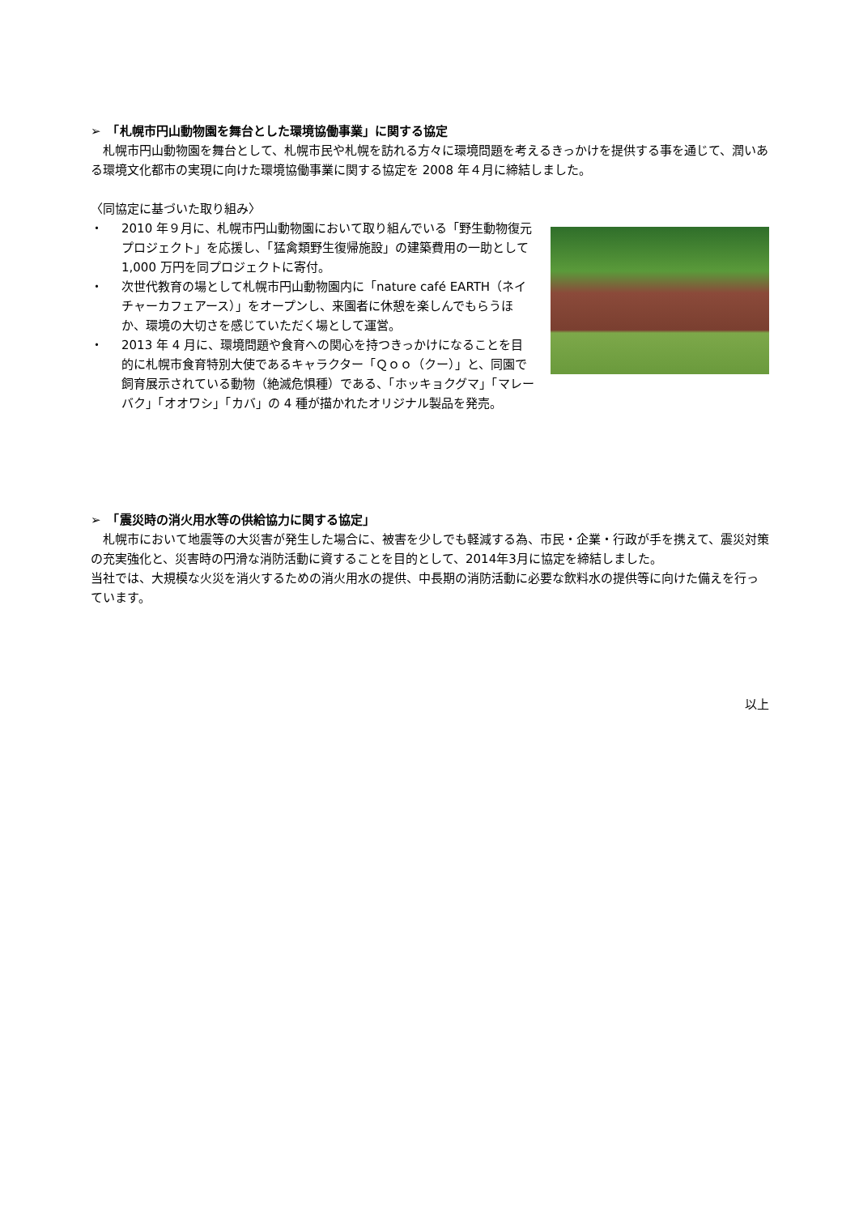➢　「札幌市円山動物園を舞台とした環境協働事業」に関する協定
　札幌市円山動物園を舞台として、札幌市民や札幌を訪れる方々に環境問題を考えるきっかけを提供する事を通じて、潤いある環境文化都市の実現に向けた環境協働事業に関する協定を 2008 年４月に締結しました。
〈同協定に基づいた取り組み〉
・ 2010 年９月に、札幌市円山動物園において取り組んでいる「野生動物復元プロジェクト」を応援し、「猛禽類野生復帰施設」の建築費用の一助として 1,000 万円を同プロジェクトに寄付。
・ 次世代教育の場として札幌市円山動物園内に「nature café EARTH（ネイチャーカフェアース）」をオープンし、来園者に休憩を楽しんでもらうほか、環境の大切さを感じていただく場として運営。
・ 2013 年 4 月に、環境問題や食育への関心を持つきっかけになることを目的に札幌市食育特別大使であるキャラクター「Ｑｏｏ（クー）」と、同園で飼育展示されている動物（絶滅危惧種）である、「ホッキョクグマ」「マレーバク」「オオワシ」「カバ」の 4 種が描かれたオリジナル製品を発売。
➢　「震災時の消火用水等の供給協力に関する協定」
　札幌市において地震等の大災害が発生した場合に、被害を少しでも軽減する為、市民・企業・行政が手を携えて、震災対策の充実強化と、災害時の円滑な消防活動に資することを目的として、2014年3月に協定を締結しました。
当社では、大規模な火災を消火するための消火用水の提供、中長期の消防活動に必要な飲料水の提供等に向けた備えを行っています。
以上